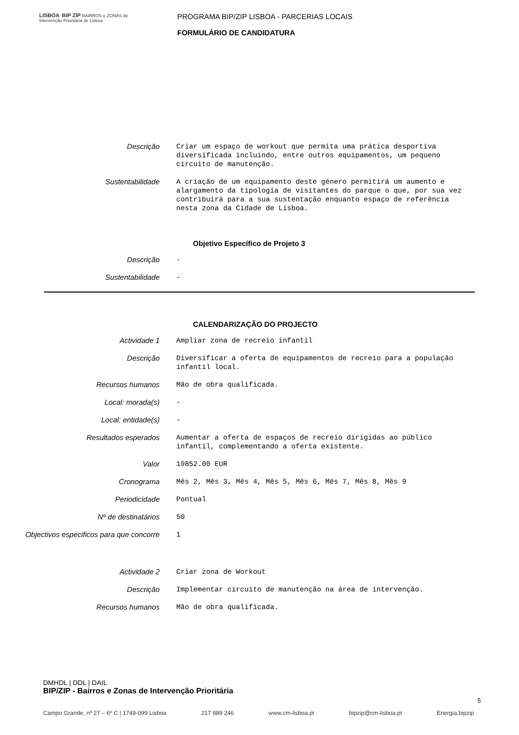LISBOA BIP ZIP BAIRROS e ZONAS de Intervenção Prioritária de Lisboa
PROGRAMA BIP/ZIP LISBOA - PARCERIAS LOCAIS
FORMULÁRIO DE CANDIDATURA
Descrição
Criar um espaço de workout que permita uma prática desportiva diversificada incluindo, entre outros equipamentos, um pequeno circuito de manutenção.
Sustentabilidade
A criação de um equipamento deste género permitirá um aumento e alargamento da tipologia de visitantes do parque o que, por sua vez contribuirá para a sua sustentação enquanto espaço de referência nesta zona da Cidade de Lisboa.
Objetivo Específico de Projeto 3
Descrição
-
Sustentabilidade
-
CALENDARIZAÇÃO DO PROJECTO
Actividade 1
Ampliar zona de recreio infantil
Descrição
Diversificar a oferta de equipamentos de recreio para a população infantil local.
Recursos humanos
Mão de obra qualificada.
Local: morada(s)
-
Local: entidade(s)
-
Resultados esperados
Aumentar a oferta de espaços de recreio dirigidas ao público infantil, complementando a oferta existente.
Valor
19852.00 EUR
Cronograma
Mês 2, Mês 3, Mês 4, Mês 5, Mês 6, Mês 7, Mês 8, Mês 9
Periodicidade
Pontual
Nº de destinatários
50
Objectivos especificos para que concorre
1
Actividade 2
Criar zona de Workout
Descrição
Implementar circuito de manutenção na área de intervenção.
Recursos humanos
Mão de obra qualificada.
DMHDL | DDL | DAIL
BIP/ZIP - Bairros e Zonas de Intervenção Prioritária
5
Campo Grande, nº 27 – 6º C | 1749-099 Lisboa 217 989 246 www.cm-lisboa.pt bipzip@cm-lisboa.pt Energia.bipzip